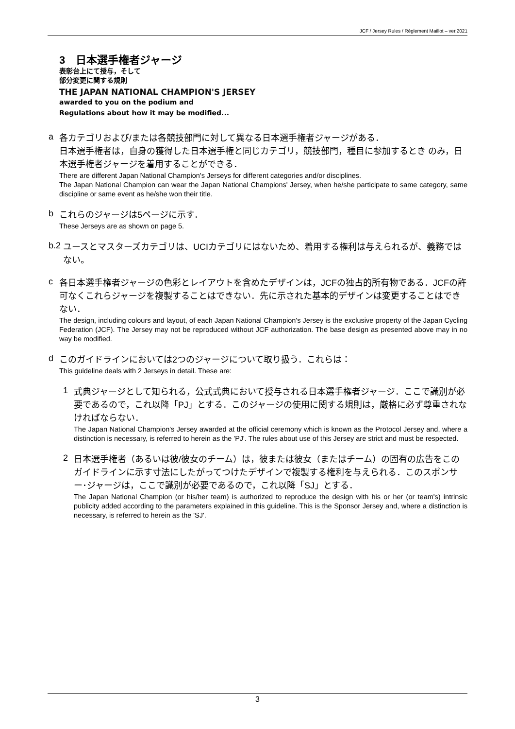JCF / Jersey Rules / Règlement Maillot – ver.2021
3　日本選手権者ジャージ
表彰台上にて授与，そして
部分変更に関する規則
THE JAPAN NATIONAL CHAMPION'S JERSEY
awarded to you on the podium and
Regulations about how it may be modified...
a
各カテゴリおよび/または各競技部門に対して異なる日本選手権者ジャージがある．
日本選手権者は，自身の獲得した日本選手権と同じカテゴリ，競技部門，種目に参加するとき のみ，日本選手権者ジャージを着用することができる．
There are different Japan National Champion's Jerseys for different categories and/or disciplines.
The Japan National Champion can wear the Japan National Champions' Jersey, when he/she participate to same category, same discipline or same event as he/she won their title.
b
これらのジャージは5ページに示す．
These Jerseys are as shown on page 5.
b.2
ユースとマスターズカテゴリは、UCIカテゴリにはないため、着用する権利は与えられるが、義務ではない。
c
各日本選手権者ジャージの色彩とレイアウトを含めたデザインは，JCFの独占的所有物である．JCFの許可なくこれらジャージを複製することはできない．先に示された基本的デザインは変更することはできない．
The design, including colours and layout, of each Japan National Champion's Jersey is the exclusive property of the Japan Cycling Federation (JCF). The Jersey may not be reproduced without JCF authorization. The base design as presented above may in no way be modified.
d
このガイドラインにおいては2つのジャージについて取り扱う．これらは：
This guideline deals with 2 Jerseys in detail. These are:
1
式典ジャージとして知られる，公式式典において授与される日本選手権者ジャージ．ここで識別が必要であるので，これ以降「PJ」とする．このジャージの使用に関する規則は，厳格に必ず尊重されなければならない．
The Japan National Champion's Jersey awarded at the official ceremony which is known as the Protocol Jersey and, where a distinction is necessary, is referred to herein as the 'PJ'. The rules about use of this Jersey are strict and must be respected.
2
日本選手権者（あるいは彼/彼女のチーム）は，彼または彼女（またはチーム）の固有の広告をこのガイドラインに示す寸法にしたがってつけたデザインで複製する権利を与えられる．このスポンサー･ジャージは，ここで識別が必要であるので，これ以降「SJ」とする．
The Japan National Champion (or his/her team) is authorized to reproduce the design with his or her (or team's) intrinsic publicity added according to the parameters explained in this guideline. This is the Sponsor Jersey and, where a distinction is necessary, is referred to herein as the 'SJ'.
3